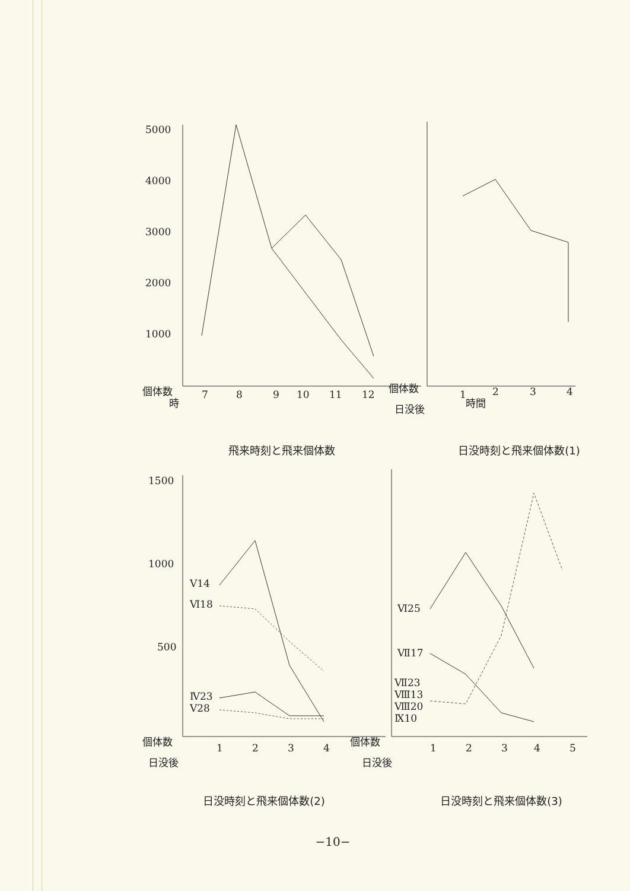5000
4000
3000
2000
1000
個体数
時
7
8
9
10
11
12
個体数
日没後
1
2
3
4
時間
飛来時刻と飛来個体数 日没時刻と飛来個体数(1)
1500
1000
500
Ⅴ14
Ⅵ18
Ⅳ23
Ⅴ28
個体数
日没後
1
2
3
4
Ⅵ25
Ⅶ17
Ⅶ23
Ⅷ13
Ⅷ20
Ⅸ10
個体数
日没後
1
2
3
4
5
日没時刻と飛来個体数(2) 日没時刻と飛来個体数(3)
−10−